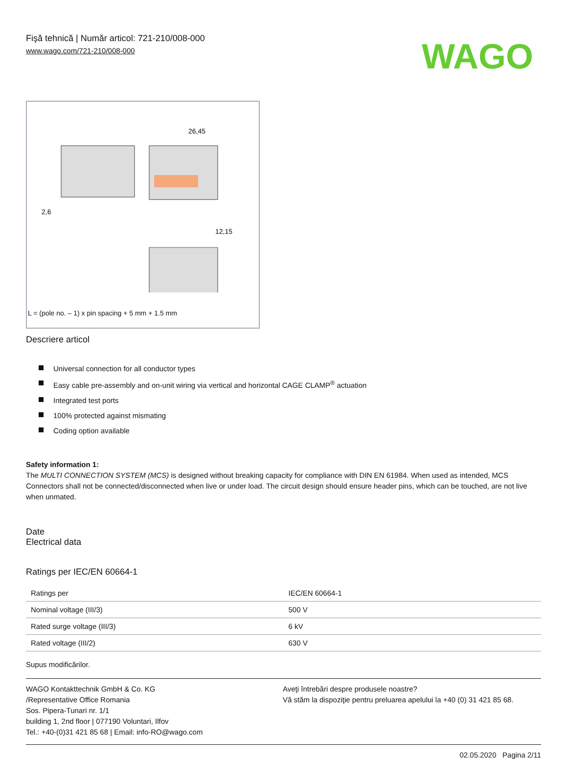Fişă tehnică | Număr articol: 721-210/008-000
www.wago.com/721-210/008-000
WAGO
26,45
12,15
2,6
L = (pole no. – 1) x pin spacing + 5 mm + 1.5 mm
Descriere articol
Universal connection for all conductor types
Easy cable pre-assembly and on-unit wiring via vertical and horizontal CAGE CLAMP<sup>®</sup> actuation
Integrated test ports
100% protected against mismating
Coding option available
Safety information 1:
The MULTI CONNECTION SYSTEM (MCS) is designed without breaking capacity for compliance with DIN EN 61984. When used as intended, MCS Connectors shall not be connected/disconnected when live or under load. The circuit design should ensure header pins, which can be touched, are not live when unmated.
Date
Electrical data
Ratings per IEC/EN 60664-1
| Ratings per | IEC/EN 60664-1 |
| Nominal voltage (III/3) | 500 V |
| Rated surge voltage (III/3) | 6 kV |
| Rated voltage (III/2) | 630 V |
Supus modificărilor.
WAGO Kontakttechnik GmbH & Co. KG
/Representative Office Romania
Sos. Pipera-Tunari nr. 1/1
building 1, 2nd floor | 077190 Voluntari, Ilfov
Tel.: +40-(0)31 421 85 68 | Email: info-RO@wago.com
Aveţi întrebări despre produsele noastre?
Vă stăm la dispoziţie pentru preluarea apelului la +40 (0) 31 421 85 68.
02.05.2020 Pagina 2/11